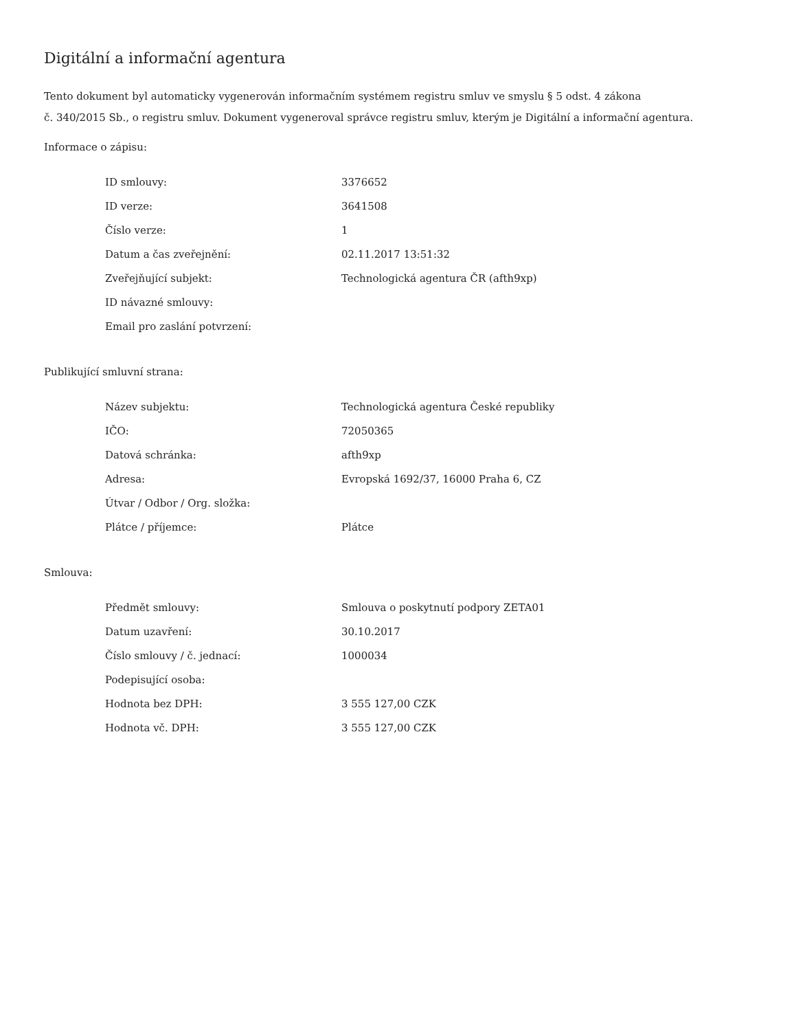Digitální a informační agentura
Tento dokument byl automaticky vygenerován informačním systémem registru smluv ve smyslu § 5 odst. 4 zákona
č. 340/2015 Sb., o registru smluv. Dokument vygeneroval správce registru smluv, kterým je Digitální a informační agentura.
Informace o zápisu:
| ID smlouvy: | 3376652 |
| ID verze: | 3641508 |
| Číslo verze: | 1 |
| Datum a čas zveřejnění: | 02.11.2017 13:51:32 |
| Zveřejňující subjekt: | Technologická agentura ČR (afth9xp) |
| ID návazné smlouvy: | |
| Email pro zaslání potvrzení: | |
Publikující smluvní strana:
| Název subjektu: | Technologická agentura České republiky |
| IČO: | 72050365 |
| Datová schránka: | afth9xp |
| Adresa: | Evropská 1692/37, 16000 Praha 6, CZ |
| Útvar / Odbor / Org. složka: | |
| Plátce / příjemce: | Plátce |
Smlouva:
| Předmět smlouvy: | Smlouva o poskytnutí podpory ZETA01 |
| Datum uzavření: | 30.10.2017 |
| Číslo smlouvy / č. jednací: | 1000034 |
| Podepisující osoba: | |
| Hodnota bez DPH: | 3 555 127,00 CZK |
| Hodnota vč. DPH: | 3 555 127,00 CZK |